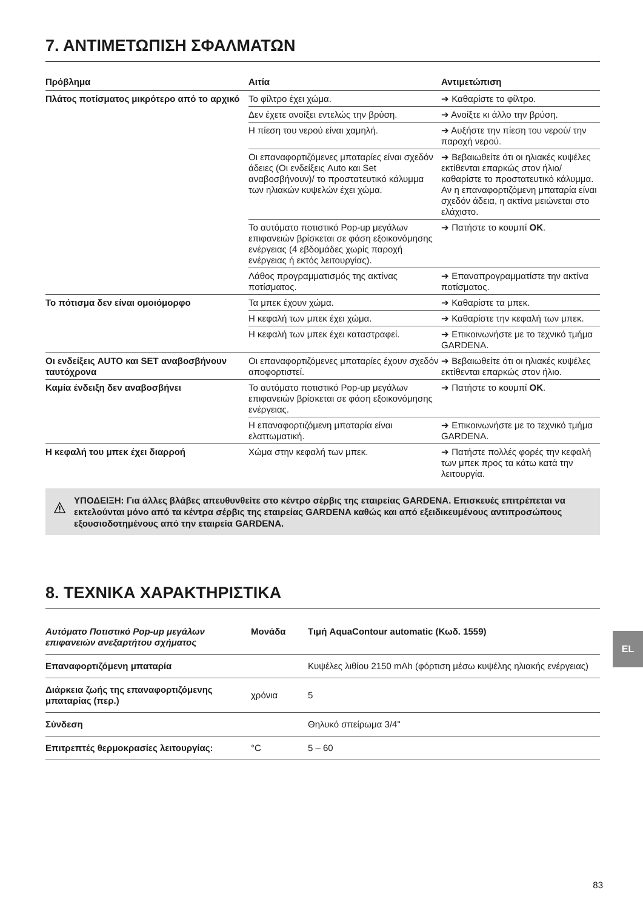7. ΑΝΤΙΜΕΤΩΠΙΣΗ ΣΦΑΛΜΑΤΩΝ
| Πρόβλημα | Αιτία | Αντιμετώπιση |
| --- | --- | --- |
| Πλάτος ποτίσματος μικρότερο από το αρχικό | Το φίλτρο έχει χώμα. | ➔ Καθαρίστε το φίλτρο. |
| | Δεν έχετε ανοίξει εντελώς την βρύση. | ➔ Ανοίξτε κι άλλο την βρύση. |
| | Η πίεση του νερού είναι χαμηλή. | ➔ Αυξήστε την πίεση του νερού/ την παροχή νερού. |
| | Οι επαναφορτιζόμενες μπαταρίες είναι σχεδόν άδειες (Οι ενδείξεις Auto και Set αναβοσβήνουν)/ το προστατευτικό κάλυμμα των ηλιακών κυψελών έχει χώμα. | ➔ Βεβαιωθείτε ότι οι ηλιακές κυψέλες εκτίθενται επαρκώς στον ήλιο/ καθαρίστε το προστατευτικό κάλυμμα. Αν η επαναφορτιζόμενη μπαταρία είναι σχεδόν άδεια, η ακτίνα μειώνεται στο ελάχιστο. |
| | Το αυτόματο ποτιστικό Pop-up μεγάλων επιφανειών βρίσκεται σε φάση εξοικονόμησης ενέργειας (4 εβδομάδες χωρίς παροχή ενέργειας ή εκτός λειτουργίας). | ➔ Πατήστε το κουμπί OK . |
| | Λάθος προγραμματισμός της ακτίνας ποτίσματος. | ➔ Επαναπρογραμματίστε την ακτίνα ποτίσματος. |
| Το πότισμα δεν είναι ομοιόμορφο | Τα μπεκ έχουν χώμα. | ➔ Καθαρίστε τα μπεκ. |
| | Η κεφαλή των μπεκ έχει χώμα. | ➔ Καθαρίστε την κεφαλή των μπεκ. |
| | Η κεφαλή των μπεκ έχει καταστραφεί. | ➔ Επικοινωνήστε με το τεχνικό τμήμα GARDENA. |
| Οι ενδείξεις AUTO και SET αναβοσβήνουν ταυτόχρονα | Οι επαναφορτιζόμενες μπαταρίες έχουν σχεδόν αποφορτιστεί. | ➔ Βεβαιωθείτε ότι οι ηλιακές κυψέλες εκτίθενται επαρκώς στον ήλιο. |
| Καμία ένδειξη δεν αναβοσβήνει | Το αυτόματο ποτιστικό Pop-up μεγάλων επιφανειών βρίσκεται σε φάση εξοικονόμησης ενέργειας. | ➔ Πατήστε το κουμπί OK . |
| | Η επαναφορτιζόμενη μπαταρία είναι ελαττωματική. | ➔ Επικοινωνήστε με το τεχνικό τμήμα GARDENA. |
| Η κεφαλή του μπεκ έχει διαρροή | Χώμα στην κεφαλή των μπεκ. | ➔ Πατήστε πολλές φορές την κεφαλή των μπεκ προς τα κάτω κατά την λειτουργία. |
ΥΠΟΔΕΙΞΗ: Για άλλες βλάβες απευθυνθείτε στο κέντρο σέρβις της εταιρείας GARDENA. Επισκευές επιτρέπεται να εκτελούνται μόνο από τα κέντρα σέρβις της εταιρείας GARDENA καθώς και από εξειδικευμένους αντιπροσώπους εξουσιοδοτημένους από την εταιρεία GARDENA.
8. ΤΕΧΝΙΚΑ ΧΑΡΑΚΤΗΡΙΣΤΙΚΑ
| Αυτόματο Ποτιστικό Pop-up μεγάλων επιφανειών ανεξαρτήτου σχήματος | Μονάδα | Τιμή AquaContour automatic (Κωδ. 1559) |
| Επαναφορτιζόμενη μπαταρία | | Κυψέλες λιθίου 2150 mAh (φόρτιση μέσω κυψέλης ηλιακής ενέργειας) |
| Διάρκεια ζωής της επαναφορτι­ζόμενης μπαταρίας (περ.) | χρόνια | 5 |
| Σύνδεση | | Θηλυκό σπείρωμα 3/4" |
| Επιτρεπτές θερμοκρασίες λειτουργίας: | °C | 5 – 60 |
EL
83